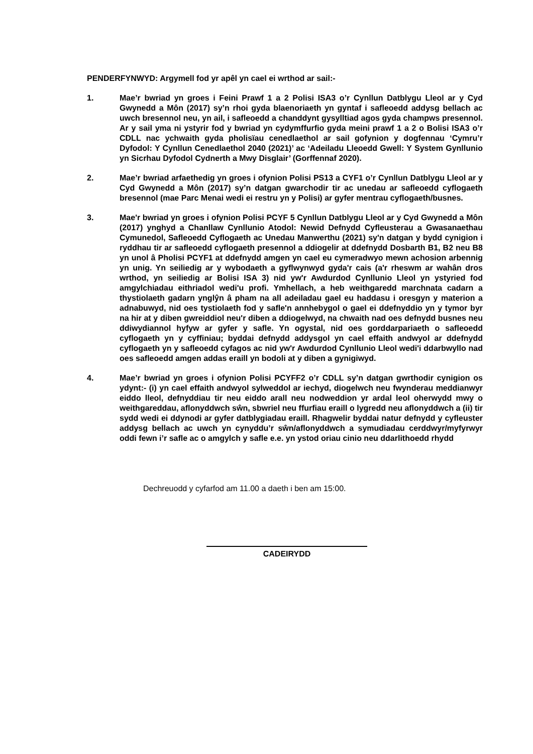PENDERFYNWYD: Argymell fod yr apêl yn cael ei wrthod ar sail:-
1. Mae’r bwriad yn groes i Feini Prawf 1 a 2 Polisi ISA3 o’r Cynllun Datblygu Lleol ar y Cyd Gwynedd a Môn (2017) sy’n rhoi gyda blaenoriaeth yn gyntaf i safleoedd addysg bellach ac uwch bresennol neu, yn ail, i safleoedd a chanddynt gysylltiad agos gyda champws presennol. Ar y sail yma ni ystyrir fod y bwriad yn cydymffurfio gyda meini prawf 1 a 2 o Bolisi ISA3 o’r CDLL nac ychwaith gyda pholisïau cenedlaethol ar sail gofynion y dogfennau ‘Cymru’r Dyfodol: Y Cynllun Cenedlaethol 2040 (2021)’ ac ‘Adeiladu Lleoedd Gwell: Y System Gynllunio yn Sicrhau Dyfodol Cydnerth a Mwy Disglair’ (Gorffennaf 2020).
2. Mae’r bwriad arfaethedig yn groes i ofynion Polisi PS13 a CYF1 o’r Cynllun Datblygu Lleol ar y Cyd Gwynedd a Môn (2017) sy’n datgan gwarchodir tir ac unedau ar safleoedd cyflogaeth bresennol (mae Parc Menai wedi ei restru yn y Polisi) ar gyfer mentrau cyflogaeth/busnes.
3. Mae'r bwriad yn groes i ofynion Polisi PCYF 5 Cynllun Datblygu Lleol ar y Cyd Gwynedd a Môn (2017) ynghyd a Chanllaw Cynllunio Atodol: Newid Defnydd Cyfleusterau a Gwasanaethau Cymunedol, Safleoedd Cyflogaeth ac Unedau Manwerthu (2021) sy'n datgan y bydd cynigion i ryddhau tir ar safleoedd cyflogaeth presennol a ddiogelir at ddefnydd Dosbarth B1, B2 neu B8 yn unol â Pholisi PCYF1 at ddefnydd amgen yn cael eu cymeradwyo mewn achosion arbennig yn unig. Yn seiliedig ar y wybodaeth a gyflwynwyd gyda'r cais (a'r rheswm ar wahân dros wrthod, yn seiliedig ar Bolisi ISA 3) nid yw'r Awdurdod Cynllunio Lleol yn ystyried fod amgylchiadau eithriadol wedi'u profi. Ymhellach, a heb weithgaredd marchnata cadarn a thystiolaeth gadarn ynglŷn â pham na all adeiladau gael eu haddasu i oresgyn y materion a adnabuwyd, nid oes tystiolaeth fod y safle'n annhebygol o gael ei ddefnyddio yn y tymor byr na hir at y diben gwreiddiol neu'r diben a ddiogelwyd, na chwaith nad oes defnydd busnes neu ddiwydiannol hyfyw ar gyfer y safle. Yn ogystal, nid oes gorddarpariaeth o safleoedd cyflogaeth yn y cyffiniau; byddai defnydd addysgol yn cael effaith andwyol ar ddefnydd cyflogaeth yn y safleoedd cyfagos ac nid yw'r Awdurdod Cynllunio Lleol wedi'i ddarbwyllo nad oes safleoedd amgen addas eraill yn bodoli at y diben a gynigiwyd.
4. Mae’r bwriad yn groes i ofynion Polisi PCYFF2 o’r CDLL sy’n datgan gwrthodir cynigion os ydynt:- (i) yn cael effaith andwyol sylweddol ar iechyd, diogelwch neu fwynderau meddianwyr eiddo lleol, defnyddiau tir neu eiddo arall neu nodweddion yr ardal leol oherwydd mwy o weithgareddau, aflonyddwch sŵn, sbwriel neu ffurfiau eraill o lygredd neu aflonyddwch a (ii) tir sydd wedi ei ddynodi ar gyfer datblygiadau eraill. Rhagwelir byddai natur defnydd y cyfleuster addysg bellach ac uwch yn cynyddu’r sŵn/aflonyddwch a symudiadau cerddwyr/myfyrwyr oddi fewn i’r safle ac o amgylch y safle e.e. yn ystod oriau cinio neu ddarlithoedd rhydd
Dechreuodd y cyfarfod am 11.00 a daeth i ben am 15:00.
CADEIRYDD